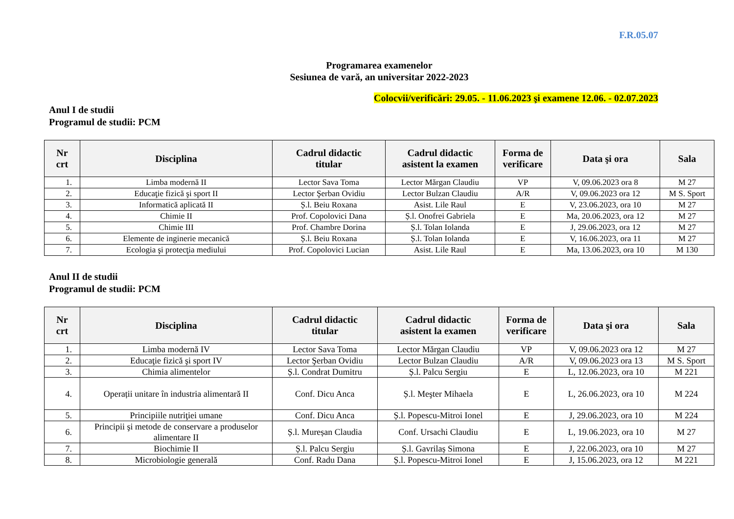F.R.05.07
Programarea examenelor
Sesiunea de vară, an universitar 2022-2023
Colocvii/verificări: 29.05. - 11.06.2023 şi examene 12.06. - 02.07.2023
Anul I de studii
Programul de studii: PCM
| Nr crt | Disciplina | Cadrul didactic titular | Cadrul didactic asistent la examen | Forma de verificare | Data şi ora | Sala |
| --- | --- | --- | --- | --- | --- | --- |
| 1. | Limba modernă II | Lector Sava Toma | Lector Mărgan Claudiu | VP | V, 09.06.2023 ora 8 | M 27 |
| 2. | Educaţie fizică şi sport II | Lector Şerban Ovidiu | Lector Bulzan Claudiu | A/R | V, 09.06.2023 ora 12 | M S. Sport |
| 3. | Informatică aplicată II | Ș.l. Beiu Roxana | Asist. Lile Raul | E | V, 23.06.2023, ora 10 | M 27 |
| 4. | Chimie II | Prof. Copolovici Dana | Ș.l. Onofrei Gabriela | E | Ma, 20.06.2023, ora 12 | M 27 |
| 5. | Chimie III | Prof. Chambre Dorina | Ș.l. Tolan Iolanda | E | J, 29.06.2023, ora 12 | M 27 |
| 6. | Elemente de inginerie mecanică | Ș.l. Beiu Roxana | Ș.l. Tolan Iolanda | E | V, 16.06.2023, ora 11 | M 27 |
| 7. | Ecologia şi protecţia mediului | Prof. Copolovici Lucian | Asist. Lile Raul | E | Ma, 13.06.2023, ora 10 | M 130 |
Anul II de studii
Programul de studii: PCM
| Nr crt | Disciplina | Cadrul didactic titular | Cadrul didactic asistent la examen | Forma de verificare | Data şi ora | Sala |
| --- | --- | --- | --- | --- | --- | --- |
| 1. | Limba modernă IV | Lector Sava Toma | Lector Mărgan Claudiu | VP | V, 09.06.2023 ora 12 | M 27 |
| 2. | Educaţie fizică şi sport IV | Lector Şerban Ovidiu | Lector Bulzan Claudiu | A/R | V, 09.06.2023 ora 13 | M S. Sport |
| 3. | Chimia alimentelor | Ș.l. Condrat Dumitru | Ș.l. Palcu Sergiu | E | L, 12.06.2023, ora 10 | M 221 |
| 4. | Operații unitare în industria alimentară II | Conf. Dicu Anca | Ș.l. Meşter Mihaela | E | L, 26.06.2023, ora 10 | M 224 |
| 5. | Principiile nutriţiei umane | Conf. Dicu Anca | Ș.l. Popescu-Mitroi Ionel | E | J, 29.06.2023, ora 10 | M 224 |
| 6. | Principii şi metode de conservare a produselor alimentare II | Ș.l. Mureșan Claudia | Conf. Ursachi Claudiu | E | L, 19.06.2023, ora 10 | M 27 |
| 7. | Biochimie II | Ș.l. Palcu Sergiu | Ș.l. Gavrilaș Simona | E | J, 22.06.2023, ora 10 | M 27 |
| 8. | Microbiologie generală | Conf. Radu Dana | Ș.l. Popescu-Mitroi Ionel | E | J, 15.06.2023, ora 12 | M 221 |